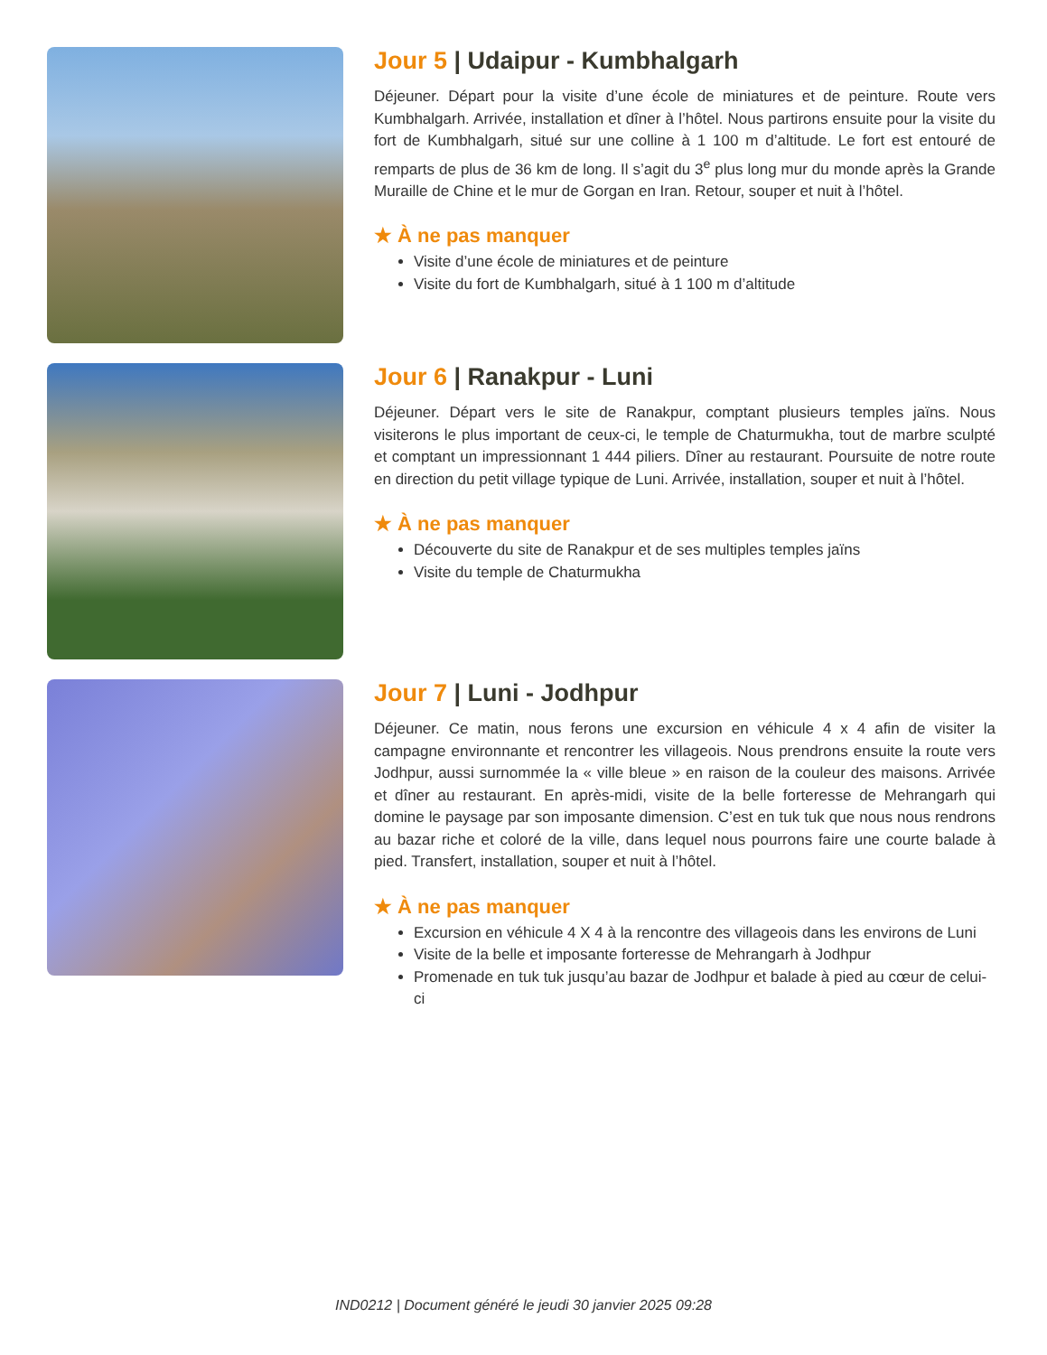Jour 5 | Udaipur - Kumbhalgarh
Déjeuner. Départ pour la visite d’une école de miniatures et de peinture. Route vers Kumbhalgarh. Arrivée, installation et dîner à l’hôtel. Nous partirons ensuite pour la visite du fort de Kumbhalgarh, situé sur une colline à 1 100 m d’altitude. Le fort est entouré de remparts de plus de 36 km de long. Il s’agit du 3<sup>e</sup> plus long mur du monde après la Grande Muraille de Chine et le mur de Gorgan en Iran. Retour, souper et nuit à l’hôtel.
★ À ne pas manquer
Visite d’une école de miniatures et de peinture
Visite du fort de Kumbhalgarh, situé à 1 100 m d’altitude
Jour 6 | Ranakpur - Luni
Déjeuner. Départ vers le site de Ranakpur, comptant plusieurs temples jaïns. Nous visiterons le plus important de ceux-ci, le temple de Chaturmukha, tout de marbre sculpté et comptant un impressionnant 1 444 piliers. Dîner au restaurant. Poursuite de notre route en direction du petit village typique de Luni. Arrivée, installation, souper et nuit à l’hôtel.
★ À ne pas manquer
Découverte du site de Ranakpur et de ses multiples temples jaïns
Visite du temple de Chaturmukha
Jour 7 | Luni - Jodhpur
Déjeuner. Ce matin, nous ferons une excursion en véhicule 4 x 4 afin de visiter la campagne environnante et rencontrer les villageois. Nous prendrons ensuite la route vers Jodhpur, aussi surnommée la « ville bleue » en raison de la couleur des maisons. Arrivée et dîner au restaurant. En après-midi, visite de la belle forteresse de Mehrangarh qui domine le paysage par son imposante dimension. C’est en tuk tuk que nous nous rendrons au bazar riche et coloré de la ville, dans lequel nous pourrons faire une courte balade à pied. Transfert, installation, souper et nuit à l’hôtel.
★ À ne pas manquer
Excursion en véhicule 4 X 4 à la rencontre des villageois dans les environs de Luni
Visite de la belle et imposante forteresse de Mehrangarh à Jodhpur
Promenade en tuk tuk jusqu’au bazar de Jodhpur et balade à pied au cœur de celui-ci
IND0212 | Document généré le jeudi 30 janvier 2025 09:28